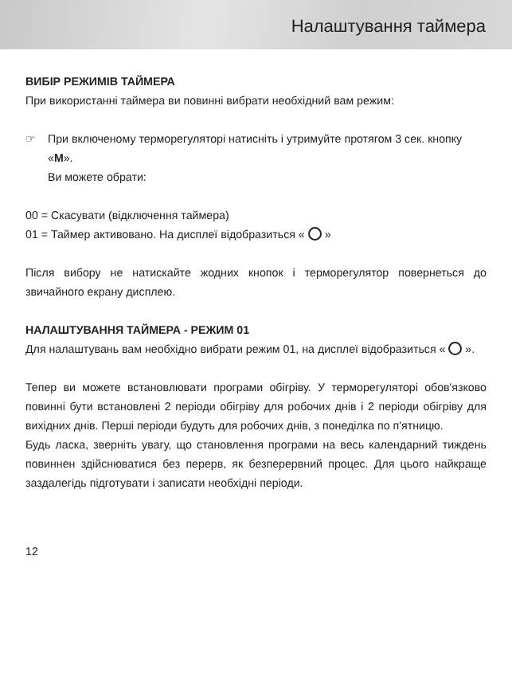Налаштування таймера
ВИБІР РЕЖИМІВ ТАЙМЕРА
При використанні таймера ви повинні вибрати необхідний вам режим:
☞ При включеному терморегуляторі натисніть і утримуйте протягом 3 сек. кнопку «M».
Ви можете обрати:
00 = Скасувати (відключення таймера)
01 = Таймер активовано. На дисплеї відобразиться « »
Після вибору не натискайте жодних кнопок і терморегулятор повернеться до звичайного екрану дисплею.
НАЛАШТУВАННЯ ТАЙМЕРА - РЕЖИМ 01
Для налаштувань вам необхідно вибрати режим 01, на дисплеї відобразиться « ».
Тепер ви можете встановлювати програми обігріву. У терморегуляторі обов'язково повинні бути встановлені 2 періоди обігріву для робочих днів і 2 періоди обігріву для вихідних днів. Перші періоди будуть для робочих днів, з понеділка по п'ятницю.
Будь ласка, зверніть увагу, що становлення програми на весь календарний тиждень повиннен здійснюватися без перерв, як безперервний процес. Для цього найкраще заздалегідь підготувати і записати необхідні періоди.
12